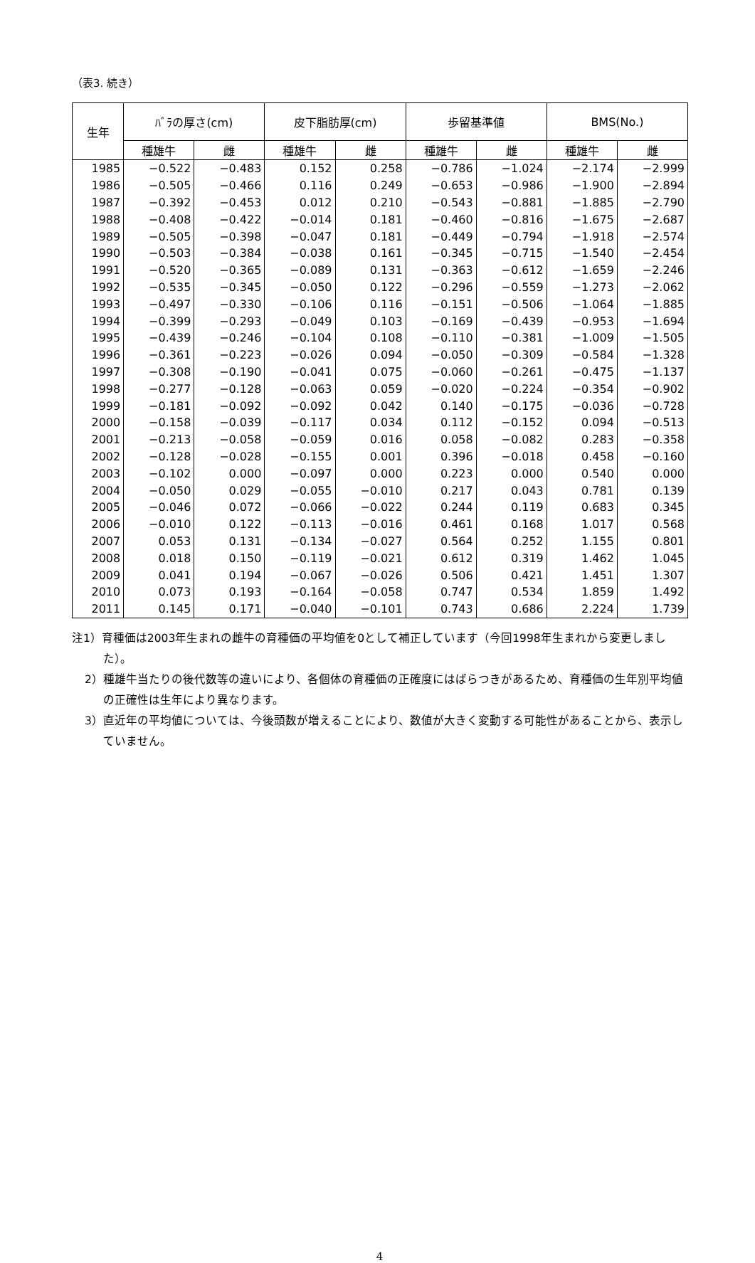（表3. 続き）
| 生年 | ﾊﾞﾗの厚さ(cm) | | 皮下脂肪厚(cm) | | 歩留基準値 | | BMS(No.) | |
| --- | --- | --- | --- | --- | --- | --- | --- | --- |
| | 種雄牛 | 雌 | 種雄牛 | 雌 | 種雄牛 | 雌 | 種雄牛 | 雌 |
| 1985 | −0.522 | −0.483 | 0.152 | 0.258 | −0.786 | −1.024 | −2.174 | −2.999 |
| 1986 | −0.505 | −0.466 | 0.116 | 0.249 | −0.653 | −0.986 | −1.900 | −2.894 |
| 1987 | −0.392 | −0.453 | 0.012 | 0.210 | −0.543 | −0.881 | −1.885 | −2.790 |
| 1988 | −0.408 | −0.422 | −0.014 | 0.181 | −0.460 | −0.816 | −1.675 | −2.687 |
| 1989 | −0.505 | −0.398 | −0.047 | 0.181 | −0.449 | −0.794 | −1.918 | −2.574 |
| 1990 | −0.503 | −0.384 | −0.038 | 0.161 | −0.345 | −0.715 | −1.540 | −2.454 |
| 1991 | −0.520 | −0.365 | −0.089 | 0.131 | −0.363 | −0.612 | −1.659 | −2.246 |
| 1992 | −0.535 | −0.345 | −0.050 | 0.122 | −0.296 | −0.559 | −1.273 | −2.062 |
| 1993 | −0.497 | −0.330 | −0.106 | 0.116 | −0.151 | −0.506 | −1.064 | −1.885 |
| 1994 | −0.399 | −0.293 | −0.049 | 0.103 | −0.169 | −0.439 | −0.953 | −1.694 |
| 1995 | −0.439 | −0.246 | −0.104 | 0.108 | −0.110 | −0.381 | −1.009 | −1.505 |
| 1996 | −0.361 | −0.223 | −0.026 | 0.094 | −0.050 | −0.309 | −0.584 | −1.328 |
| 1997 | −0.308 | −0.190 | −0.041 | 0.075 | −0.060 | −0.261 | −0.475 | −1.137 |
| 1998 | −0.277 | −0.128 | −0.063 | 0.059 | −0.020 | −0.224 | −0.354 | −0.902 |
| 1999 | −0.181 | −0.092 | −0.092 | 0.042 | 0.140 | −0.175 | −0.036 | −0.728 |
| 2000 | −0.158 | −0.039 | −0.117 | 0.034 | 0.112 | −0.152 | 0.094 | −0.513 |
| 2001 | −0.213 | −0.058 | −0.059 | 0.016 | 0.058 | −0.082 | 0.283 | −0.358 |
| 2002 | −0.128 | −0.028 | −0.155 | 0.001 | 0.396 | −0.018 | 0.458 | −0.160 |
| 2003 | −0.102 | 0.000 | −0.097 | 0.000 | 0.223 | 0.000 | 0.540 | 0.000 |
| 2004 | −0.050 | 0.029 | −0.055 | −0.010 | 0.217 | 0.043 | 0.781 | 0.139 |
| 2005 | −0.046 | 0.072 | −0.066 | −0.022 | 0.244 | 0.119 | 0.683 | 0.345 |
| 2006 | −0.010 | 0.122 | −0.113 | −0.016 | 0.461 | 0.168 | 1.017 | 0.568 |
| 2007 | 0.053 | 0.131 | −0.134 | −0.027 | 0.564 | 0.252 | 1.155 | 0.801 |
| 2008 | 0.018 | 0.150 | −0.119 | −0.021 | 0.612 | 0.319 | 1.462 | 1.045 |
| 2009 | 0.041 | 0.194 | −0.067 | −0.026 | 0.506 | 0.421 | 1.451 | 1.307 |
| 2010 | 0.073 | 0.193 | −0.164 | −0.058 | 0.747 | 0.534 | 1.859 | 1.492 |
| 2011 | 0.145 | 0.171 | −0.040 | −0.101 | 0.743 | 0.686 | 2.224 | 1.739 |
注1）育種価は2003年生まれの雌牛の育種価の平均値を0として補正しています（今回1998年生まれから変更しました）。
2）種雄牛当たりの後代数等の違いにより、各個体の育種価の正確度にはばらつきがあるため、育種価の生年別平均値の正確性は生年により異なります。
3）直近年の平均値については、今後頭数が増えることにより、数値が大きく変動する可能性があることから、表示していません。
4